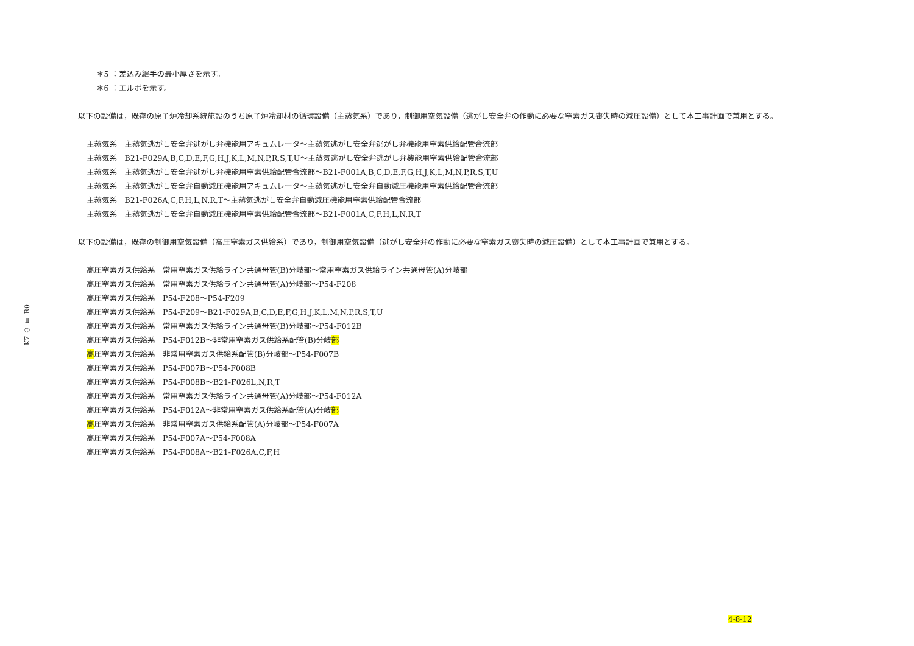K7 ① Ⅱ R0
＊5 ：差込み継手の最小厚さを示す。
＊6 ：エルボを示す。
以下の設備は，既存の原子炉冷却系統施設のうち原子炉冷却材の循環設備（主蒸気系）であり，制御用空気設備（逃がし安全弁の作動に必要な窒素ガス喪失時の減圧設備）として本工事計画で兼用とする。
主蒸気系　主蒸気逃がし安全弁逃がし弁機能用アキュムレータ～主蒸気逃がし安全弁逃がし弁機能用窒素供給配管合流部
主蒸気系　B21-F029A,B,C,D,E,F,G,H,J,K,L,M,N,P,R,S,T,U～主蒸気逃がし安全弁逃がし弁機能用窒素供給配管合流部
主蒸気系　主蒸気逃がし安全弁逃がし弁機能用窒素供給配管合流部～B21-F001A,B,C,D,E,F,G,H,J,K,L,M,N,P,R,S,T,U
主蒸気系　主蒸気逃がし安全弁自動減圧機能用アキュムレータ～主蒸気逃がし安全弁自動減圧機能用窒素供給配管合流部
主蒸気系　B21-F026A,C,F,H,L,N,R,T～主蒸気逃がし安全弁自動減圧機能用窒素供給配管合流部
主蒸気系　主蒸気逃がし安全弁自動減圧機能用窒素供給配管合流部～B21-F001A,C,F,H,L,N,R,T
以下の設備は，既存の制御用空気設備（高圧窒素ガス供給系）であり，制御用空気設備（逃がし安全弁の作動に必要な窒素ガス喪失時の減圧設備）として本工事計画で兼用とする。
高圧窒素ガス供給系　常用窒素ガス供給ライン共通母管(B)分岐部～常用窒素ガス供給ライン共通母管(A)分岐部
高圧窒素ガス供給系　常用窒素ガス供給ライン共通母管(A)分岐部～P54-F208
高圧窒素ガス供給系　P54-F208～P54-F209
高圧窒素ガス供給系　P54-F209～B21-F029A,B,C,D,E,F,G,H,J,K,L,M,N,P,R,S,T,U
高圧窒素ガス供給系　常用窒素ガス供給ライン共通母管(B)分岐部～P54-F012B
高圧窒素ガス供給系　P54-F012B～非常用窒素ガス供給系配管(B)分岐部
高圧窒素ガス供給系　非常用窒素ガス供給系配管(B)分岐部～P54-F007B
高圧窒素ガス供給系　P54-F007B～P54-F008B
高圧窒素ガス供給系　P54-F008B～B21-F026L,N,R,T
高圧窒素ガス供給系　常用窒素ガス供給ライン共通母管(A)分岐部～P54-F012A
高圧窒素ガス供給系　P54-F012A～非常用窒素ガス供給系配管(A)分岐部
高圧窒素ガス供給系　非常用窒素ガス供給系配管(A)分岐部～P54-F007A
高圧窒素ガス供給系　P54-F007A～P54-F008A
高圧窒素ガス供給系　P54-F008A～B21-F026A,C,F,H
4-8-12